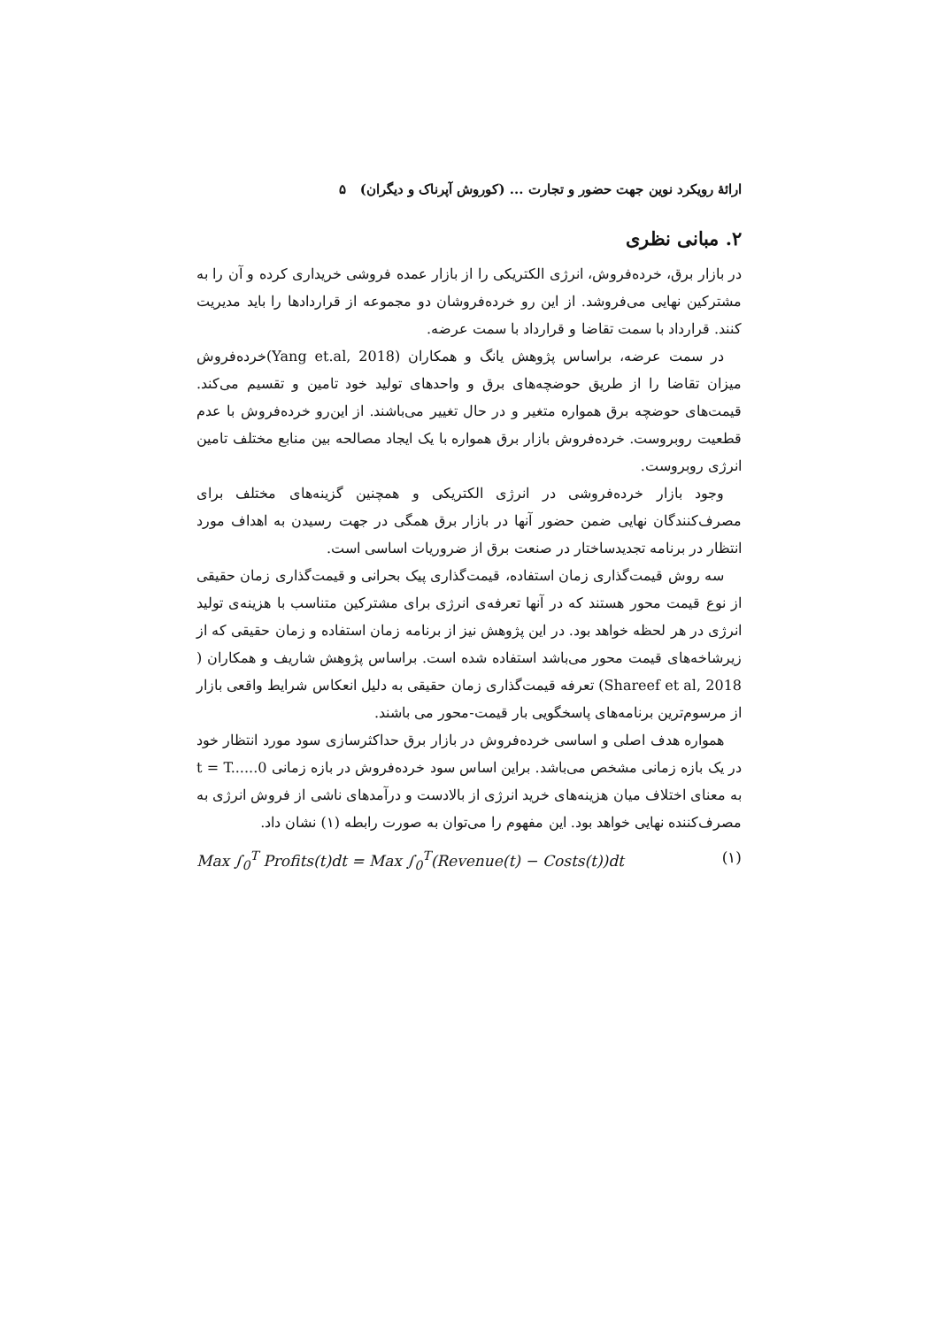ارائهٔ رویکرد نوین جهت حضور و تجارت ... (کوروش آپرناک و دیگران) ۵
۲. مبانی نظری
در بازار برق، خرده‌فروش، انرژی الکتریکی را از بازار عمده فروشی خریداری کرده و آن را به مشترکین نهایی می‌فروشد. از این رو خرده‌فروشان دو مجموعه از قراردادها را باید مدیریت کنند. قرارداد با سمت تقاضا و قرارداد با سمت عرضه.
در سمت عرضه، براساس پژوهش یانگ و همکاران (Yang et.al, 2018)خرده‌فروش میزان تقاضا را از طریق حوضچه‌های برق و واحدهای تولید خود تامین و تقسیم می‌کند. قیمت‌های حوضچه برق همواره متغیر و در حال تغییر می‌باشند. از این‌رو خرده‌فروش با عدم قطعیت روبروست. خرده‌فروش بازار برق همواره با یک ایجاد مصالحه بین منابع مختلف تامین انرژی روبروست.
وجود بازار خرده‌فروشی در انرژی الکتریکی و همچنین گزینه‌های مختلف برای مصرف‌کنندگان نهایی ضمن حضور آنها در بازار برق همگی در جهت رسیدن به اهداف مورد انتظار در برنامه تجدیدساختار در صنعت برق از ضروریات اساسی است.
سه روش قیمت‌گذاری زمان استفاده، قیمت‌گذاری پیک بحرانی و قیمت‌گذاری زمان حقیقی از نوع قیمت محور هستند که در آنها تعرفه‌ی انرژی برای مشترکین متناسب با هزینه‌ی تولید انرژی در هر لحظه خواهد بود. در این پژوهش نیز از برنامه زمان استفاده و زمان حقیقی که از زیرشاخه‌های قیمت محور می‌باشد استفاده شده است. براساس پژوهش شاریف و همکاران ( Shareef et al, 2018) تعرفه قیمت‌گذاری زمان حقیقی به دلیل انعکاس شرایط واقعی بازار از مرسوم‌ترین برنامه‌های پاسخگویی بار قیمت-محور می باشند.
همواره هدف اصلی و اساسی خرده‌فروش در بازار برق حداکثرسازی سود مورد انتظار خود در یک بازه زمانی مشخص می‌باشد. براین اساس سود خرده‌فروش در بازه زمانی t = T......0 به معنای اختلاف میان هزینه‌های خرید انرژی از بالادست و درآمدهای ناشی از فروش انرژی به مصرف‌کننده نهایی خواهد بود. این مفهوم را می‌توان به صورت رابطه (۱) نشان داد.
Max ∫<sub>0</sub><sup>T</sup> Profits(t)dt = Max ∫<sub>0</sub><sup>T</sup>(Revenue(t) − Costs(t))dt (۱)